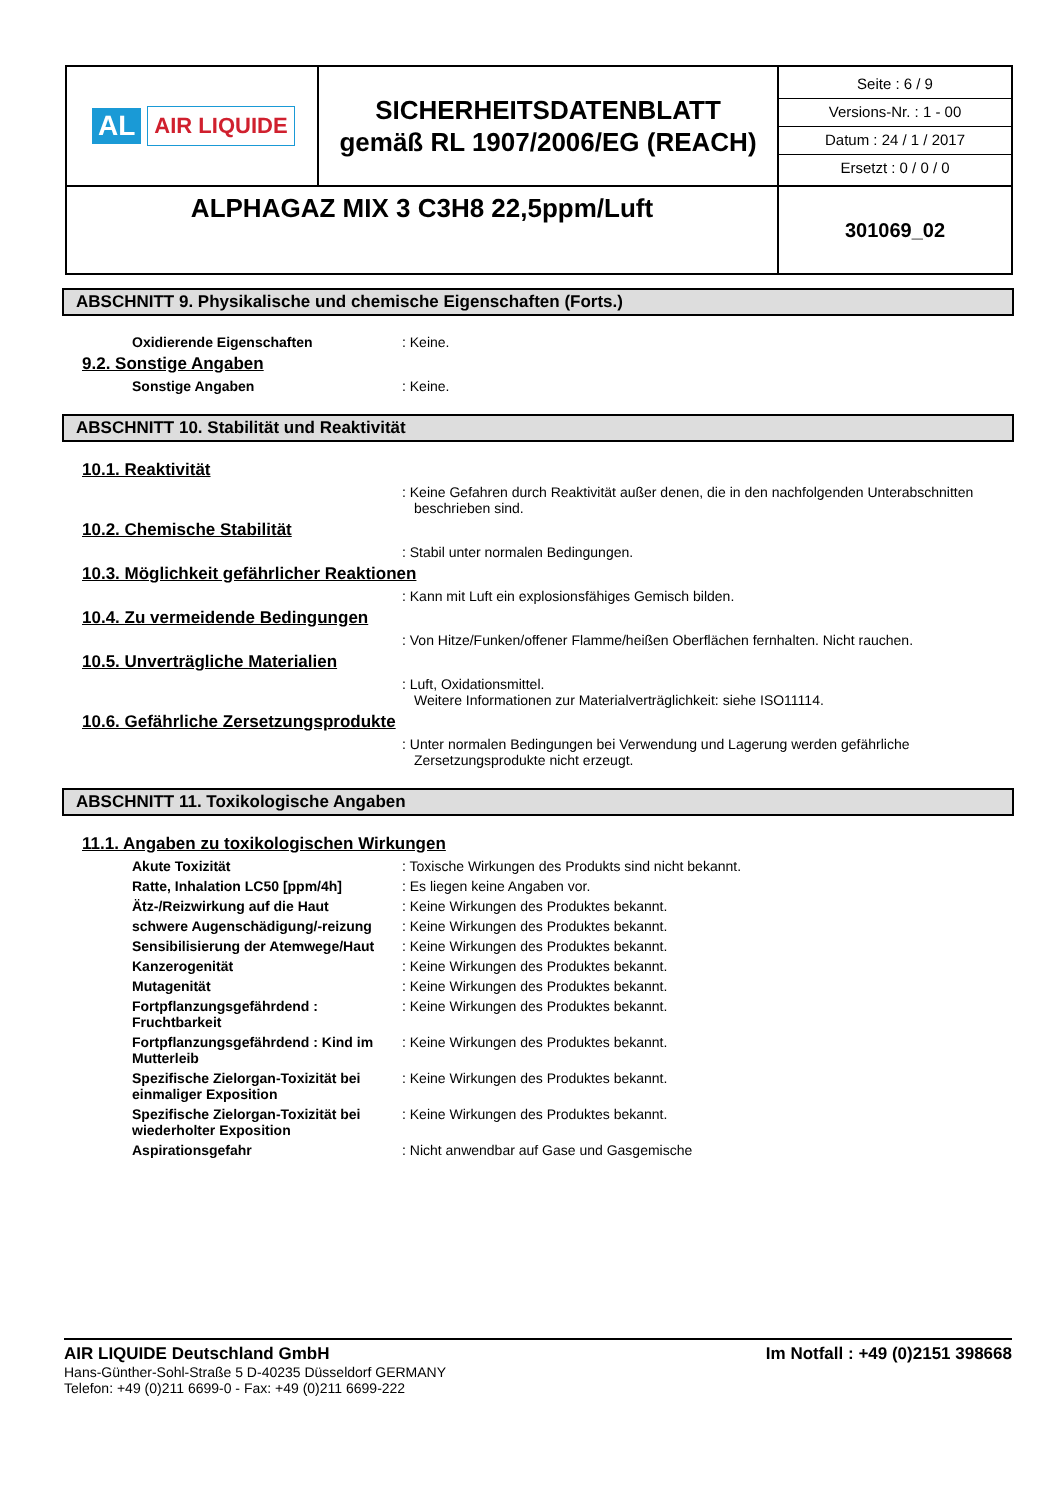| AL AIR LIQUIDE | SICHERHEITSDATENBLATT gemäß RL 1907/2006/EG (REACH) | Seite : 6 / 9 Versions-Nr. : 1 - 00 Datum : 24 / 1 / 2017 Ersetzt : 0 / 0 / 0 |
| ALPHAGAZ MIX 3 C3H8 22,5ppm/Luft | | 301069_02 |
ABSCHNITT 9. Physikalische und chemische Eigenschaften (Forts.)
Oxidierende Eigenschaften : Keine.
9.2. Sonstige Angaben
Sonstige Angaben : Keine.
ABSCHNITT 10. Stabilität und Reaktivität
10.1. Reaktivität
: Keine Gefahren durch Reaktivität außer denen, die in den nachfolgenden Unterabschnitten beschrieben sind.
10.2. Chemische Stabilität
: Stabil unter normalen Bedingungen.
10.3. Möglichkeit gefährlicher Reaktionen
: Kann mit Luft ein explosionsfähiges Gemisch bilden.
10.4. Zu vermeidende Bedingungen
: Von Hitze/Funken/offener Flamme/heißen Oberflächen fernhalten. Nicht rauchen.
10.5. Unverträgliche Materialien
: Luft, Oxidationsmittel.
Weitere Informationen zur Materialverträglichkeit: siehe ISO11114.
10.6. Gefährliche Zersetzungsprodukte
: Unter normalen Bedingungen bei Verwendung und Lagerung werden gefährliche Zersetzungsprodukte nicht erzeugt.
ABSCHNITT 11. Toxikologische Angaben
11.1. Angaben zu toxikologischen Wirkungen
Akute Toxizität : Toxische Wirkungen des Produkts sind nicht bekannt.
Ratte, Inhalation LC50 [ppm/4h] : Es liegen keine Angaben vor.
Ätz-/Reizwirkung auf die Haut : Keine Wirkungen des Produktes bekannt.
schwere Augenschädigung/-reizung : Keine Wirkungen des Produktes bekannt.
Sensibilisierung der Atemwege/Haut
: Keine Wirkungen des Produktes bekannt.
Kanzerogenität : Keine Wirkungen des Produktes bekannt.
Mutagenität : Keine Wirkungen des Produktes bekannt.
Fortpflanzungsgefährdend : Fruchtbarkeit
: Keine Wirkungen des Produktes bekannt.
Fortpflanzungsgefährdend : Kind im Mutterleib
: Keine Wirkungen des Produktes bekannt.
Spezifische Zielorgan-Toxizität bei einmaliger Exposition
: Keine Wirkungen des Produktes bekannt.
Spezifische Zielorgan-Toxizität bei wiederholter Exposition
: Keine Wirkungen des Produktes bekannt.
Aspirationsgefahr : Nicht anwendbar auf Gase und Gasgemische
AIR LIQUIDE Deutschland GmbH Im Notfall : +49 (0)2151 398668
Hans-Günther-Sohl-Straße 5 D-40235 Düsseldorf GERMANY
Telefon: +49 (0)211 6699-0 - Fax: +49 (0)211 6699-222